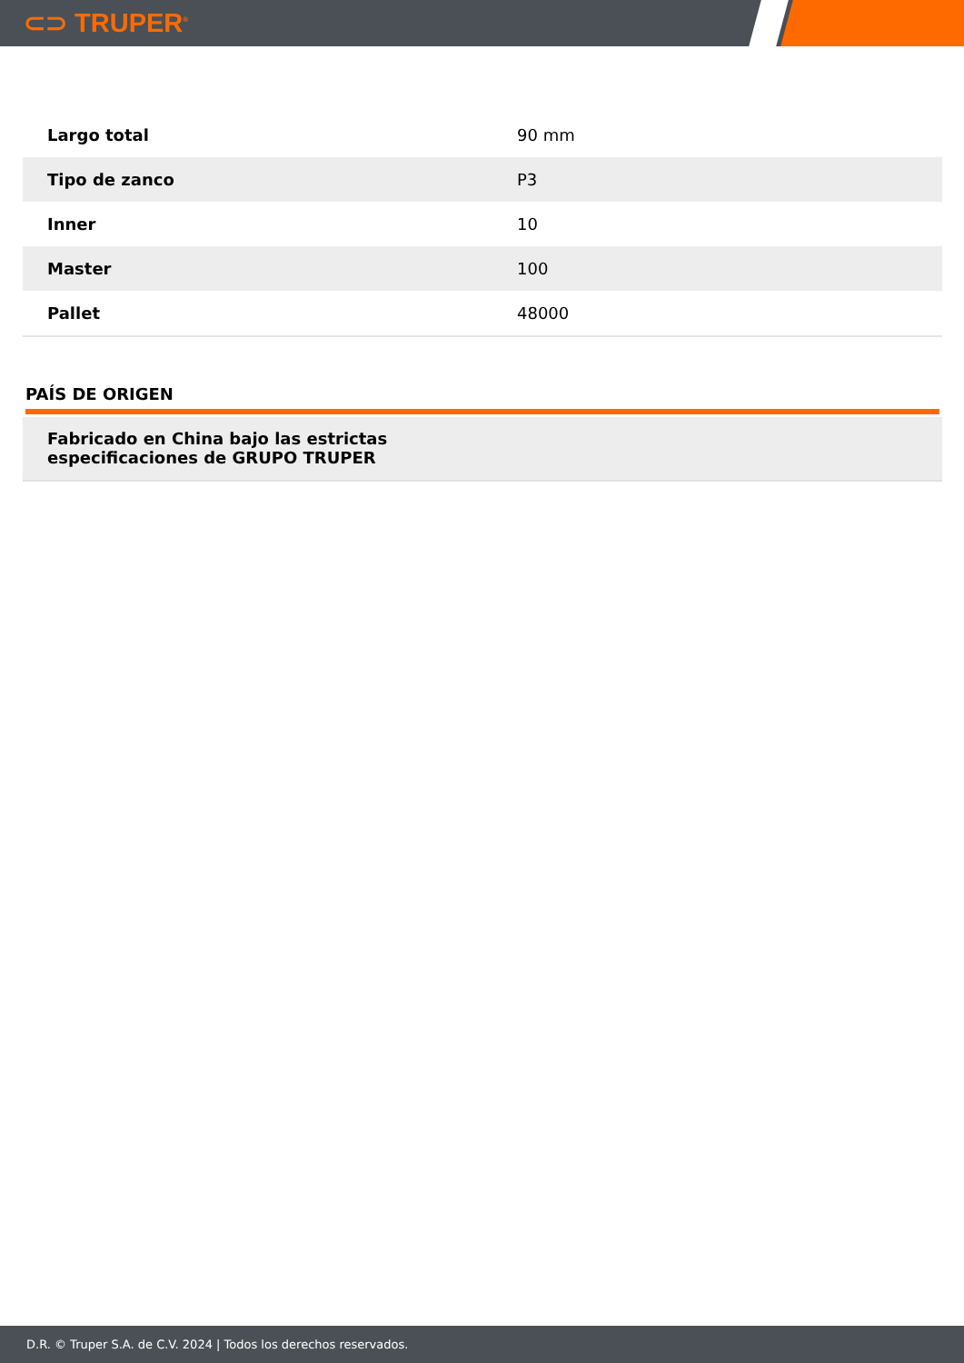⊂⊃ TRUPER<sup>®</sup>
| Largo total | 90 mm |
| Tipo de zanco | P3 |
| Inner | 10 |
| Master | 100 |
| Pallet | 48000 |
PAÍS DE ORIGEN
Fabricado en China bajo las estrictas
especificaciones de GRUPO TRUPER
D.R. © Truper S.A. de C.V. 2024 | Todos los derechos reservados.